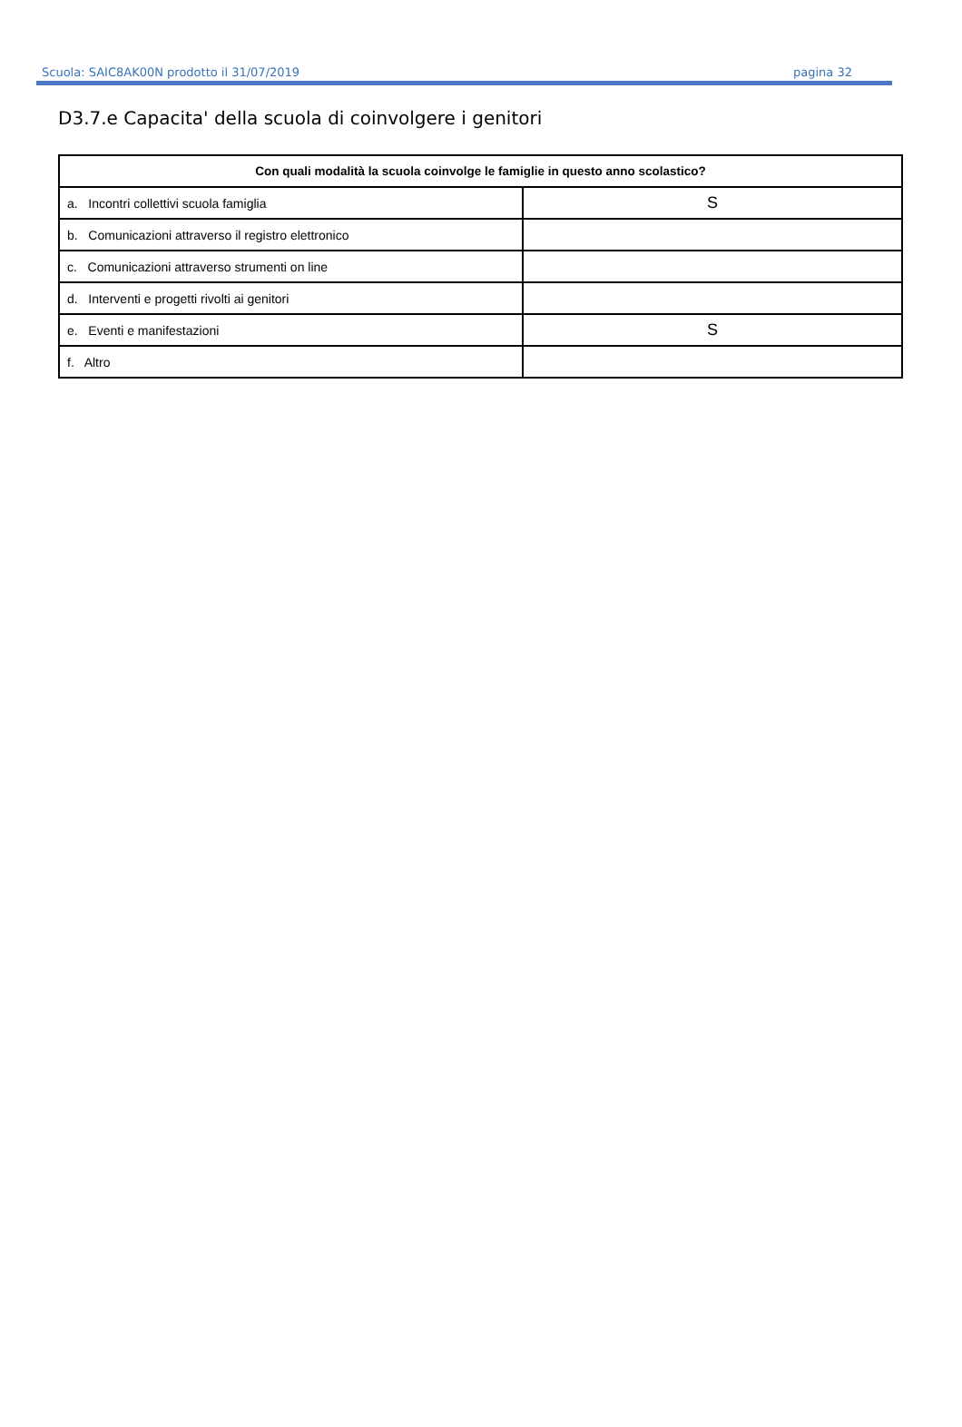Scuola: SAIC8AK00N prodotto il 31/07/2019 pagina 32
D3.7.e Capacita' della scuola di coinvolgere i genitori
| Con quali modalità la scuola coinvolge le famiglie in questo anno scolastico? | |
| --- | --- |
| a. Incontri collettivi scuola famiglia | S |
| b. Comunicazioni attraverso il registro elettronico | |
| c. Comunicazioni attraverso strumenti on line | |
| d. Interventi e progetti rivolti ai genitori | |
| e. Eventi e manifestazioni | S |
| f. Altro | |